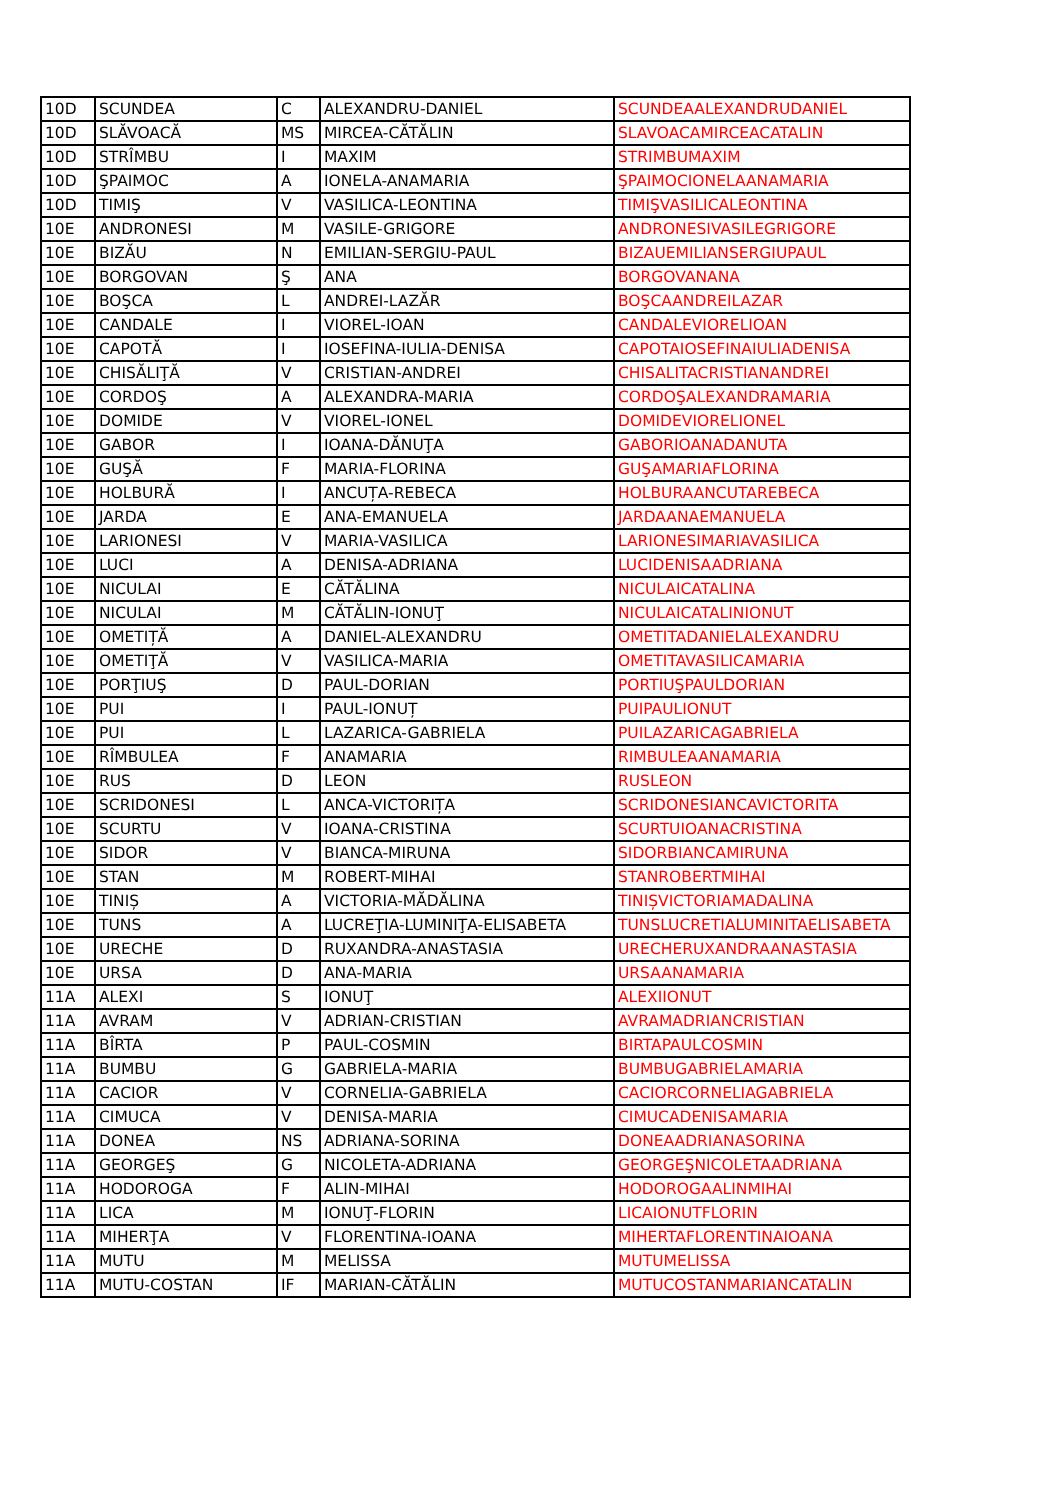| 10D | SCUNDEA | C | ALEXANDRU-DANIEL | SCUNDEAALEXANDRUDANIEL |
| 10D | SLĂVOACĂ | MS | MIRCEA-CĂTĂLIN | SLAVOACAMIRCEACATALIN |
| 10D | STRÎMBU | I | MAXIM | STRIMBUMAXIM |
| 10D | ŞPAIMOC | A | IONELA-ANAMARIA | ŞPAIMOCIONELAANAMARIA |
| 10D | TIMIŞ | V | VASILICA-LEONTINA | TIMIŞVASILICALEONTINA |
| 10E | ANDRONESI | M | VASILE-GRIGORE | ANDRONESIVASILEGRIGORE |
| 10E | BIZĂU | N | EMILIAN-SERGIU-PAUL | BIZAUEMILIANSERGIUPAUL |
| 10E | BORGOVAN | Ş | ANA | BORGOVANANA |
| 10E | BOŞCA | L | ANDREI-LAZĂR | BOŞCAANDREILAZAR |
| 10E | CANDALE | I | VIOREL-IOAN | CANDALEVIORELIOAN |
| 10E | CAPOTĂ | I | IOSEFINA-IULIA-DENISA | CAPOTAIOSEFINAIULIADENISA |
| 10E | CHISĂLIŢĂ | V | CRISTIAN-ANDREI | CHISALITACRISTIANANDREI |
| 10E | CORDOŞ | A | ALEXANDRA-MARIA | CORDOŞALEXANDRAMARIA |
| 10E | DOMIDE | V | VIOREL-IONEL | DOMIDEVIORELIONEL |
| 10E | GABOR | I | IOANA-DĂNUŢA | GABORIOANADANUTA |
| 10E | GUŞĂ | F | MARIA-FLORINA | GUŞAMARIAFLORINA |
| 10E | HOLBURĂ | I | ANCUȚA-REBECA | HOLBURAANCUTAREBECA |
| 10E | JARDA | E | ANA-EMANUELA | JARDAANAEMANUELA |
| 10E | LARIONESI | V | MARIA-VASILICA | LARIONESIMARIAVASILICA |
| 10E | LUCI | A | DENISA-ADRIANA | LUCIDENISAADRIANA |
| 10E | NICULAI | E | CĂTĂLINA | NICULAICATALINA |
| 10E | NICULAI | M | CĂTĂLIN-IONUŢ | NICULAICATALINIONUT |
| 10E | OMETIȚĂ | A | DANIEL-ALEXANDRU | OMETITADANIELALEXANDRU |
| 10E | OMETIŢĂ | V | VASILICA-MARIA | OMETITAVASILICAMARIA |
| 10E | PORŢIUŞ | D | PAUL-DORIAN | PORTIUŞPAULDORIAN |
| 10E | PUI | I | PAUL-IONUȚ | PUIPAULIONUT |
| 10E | PUI | L | LAZARICA-GABRIELA | PUILAZARICAGABRIELA |
| 10E | RÎMBULEA | F | ANAMARIA | RIMBULEAANAMARIA |
| 10E | RUS | D | LEON | RUSLEON |
| 10E | SCRIDONESI | L | ANCA-VICTORIȚA | SCRIDONESIANCAVICTORITA |
| 10E | SCURTU | V | IOANA-CRISTINA | SCURTUIOANACRISTINA |
| 10E | SIDOR | V | BIANCA-MIRUNA | SIDORBIANCAMIRUNA |
| 10E | STAN | M | ROBERT-MIHAI | STANROBERTMIHAI |
| 10E | TINIȘ | A | VICTORIA-MĂDĂLINA | TINIȘVICTORIAMADALINA |
| 10E | TUNS | A | LUCREŢIA-LUMINIŢA-ELISABETA | TUNSLUCRETIALUMINITAELISABETA |
| 10E | URECHE | D | RUXANDRA-ANASTASIA | URECHERUXANDRAANASTASIA |
| 10E | URSA | D | ANA-MARIA | URSAANAMARIA |
| 11A | ALEXI | S | IONUŢ | ALEXIIONUT |
| 11A | AVRAM | V | ADRIAN-CRISTIAN | AVRAMADRIANCRISTIAN |
| 11A | BÎRTA | P | PAUL-COSMIN | BIRTAPAULCOSMIN |
| 11A | BUMBU | G | GABRIELA-MARIA | BUMBUGABRIELAMARIA |
| 11A | CACIOR | V | CORNELIA-GABRIELA | CACIORCORNELIAGABRIELA |
| 11A | CIMUCA | V | DENISA-MARIA | CIMUCADENISAMARIA |
| 11A | DONEA | NS | ADRIANA-SORINA | DONEAADRIANASORINA |
| 11A | GEORGEŞ | G | NICOLETA-ADRIANA | GEORGEŞNICOLETAADRIANA |
| 11A | HODOROGA | F | ALIN-MIHAI | HODOROGAALINMIHAI |
| 11A | LICA | M | IONUŢ-FLORIN | LICAIONUTFLORIN |
| 11A | MIHERŢA | V | FLORENTINA-IOANA | MIHERTAFLORENTINAIOANA |
| 11A | MUTU | M | MELISSA | MUTUMELISSA |
| 11A | MUTU-COSTAN | IF | MARIAN-CĂTĂLIN | MUTUCOSTANMARIANCATALIN |